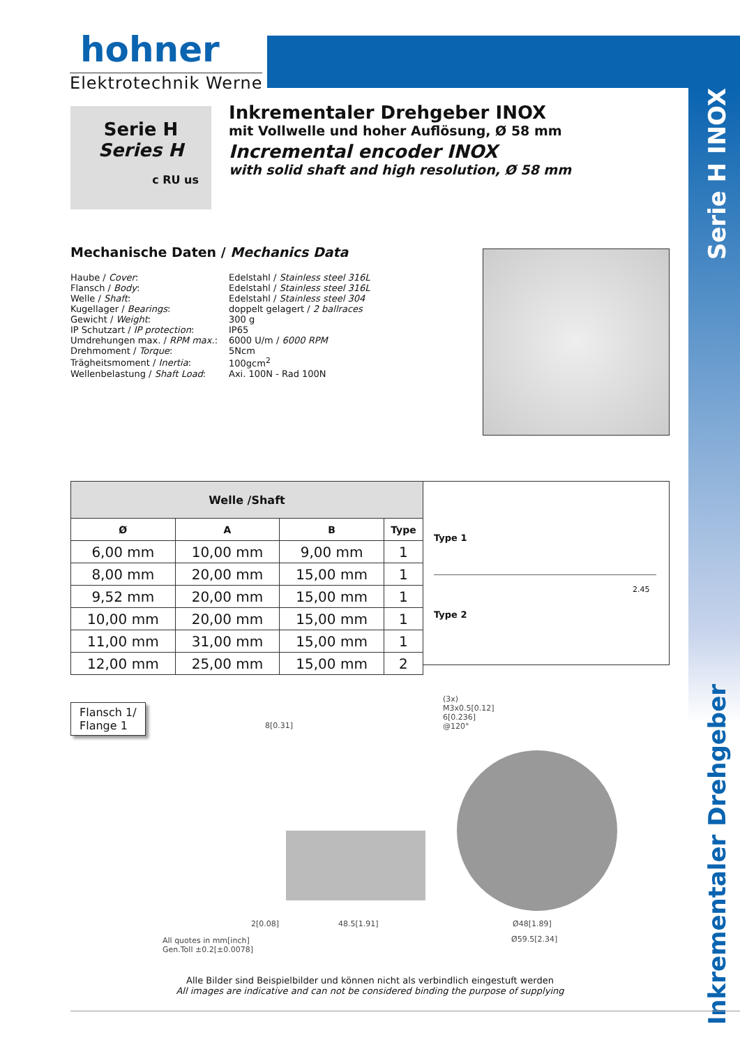Serie H INOX
Inkrementaler Drehgeber
hohner
Elektrotechnik Werne
Serie H
Series H
c RU us
Inkrementaler Drehgeber INOX
mit Vollwelle und hoher Auflösung, Ø 58 mm
Incremental encoder INOX
with solid shaft and high resolution, Ø 58 mm
Mechanische Daten / Mechanics Data
| Haube / Cover : | Edelstahl / Stainless steel 316L |
| Flansch / Body : | Edelstahl / Stainless steel 316L |
| Welle / Shaft : | Edelstahl / Stainless steel 304 |
| Kugellager / Bearings : | doppelt gelagert / 2 ballraces |
| Gewicht / Weight : | 300 g |
| IP Schutzart / IP protection : | IP65 |
| Umdrehungen max. / RPM max. : | 6000 U/m / 6000 RPM |
| Drehmoment / Torque : | 5Ncm |
| Trägheitsmoment / Inertia : | 100gcm<sup>2</sup> |
| Wellenbelastung / Shaft Load : | Axi. 100N - Rad 100N |
| Welle /Shaft | | | |
| --- | --- | --- | --- |
| Ø | A | B | Type |
| 6,00 mm | 10,00 mm | 9,00 mm | 1 |
| 8,00 mm | 20,00 mm | 15,00 mm | 1 |
| 9,52 mm | 20,00 mm | 15,00 mm | 1 |
| 10,00 mm | 20,00 mm | 15,00 mm | 1 |
| 11,00 mm | 31,00 mm | 15,00 mm | 1 |
| 12,00 mm | 25,00 mm | 15,00 mm | 2 |
Type 1
Type 2
2.45
Flansch 1/
Flange 1
(3x)
M3x0.5[0.12]
6[0.236]
@120°
8[0.31]
2[0.08] 48.5[1.91] Ø48[1.89]
Ø59.5[2.34]
All quotes in mm[inch]
Gen.Toll ±0.2[±0.0078]
Alle Bilder sind Beispielbilder und können nicht als verbindlich eingestuft werden
All images are indicative and can not be considered binding the purpose of supplying